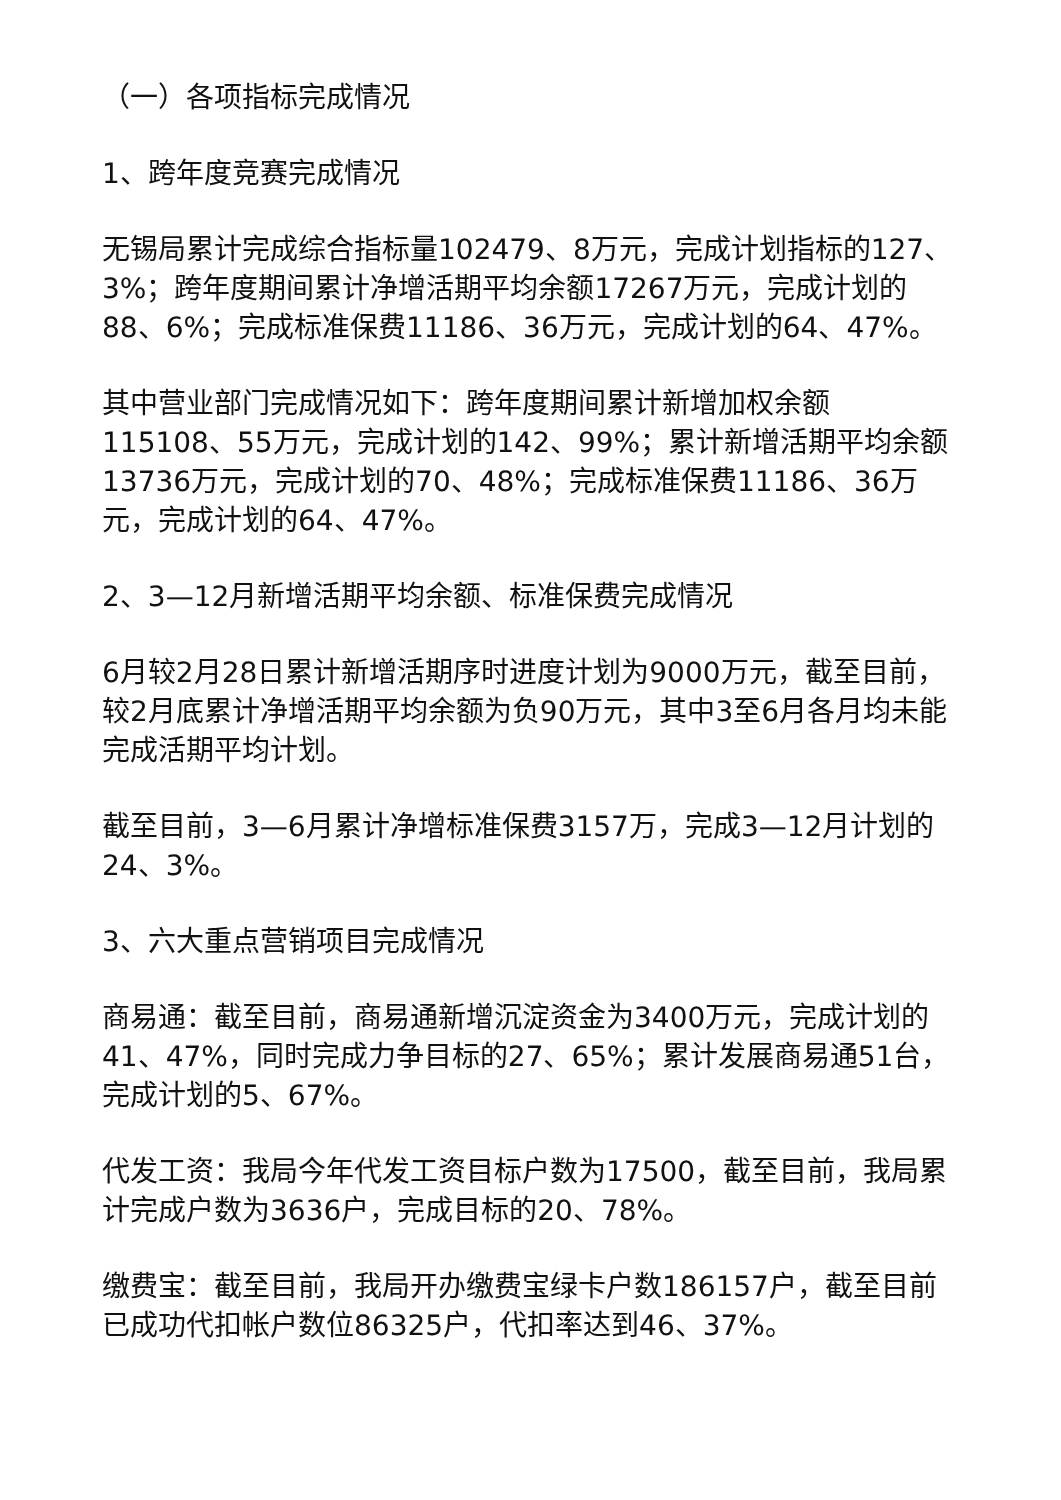（一）各项指标完成情况
1、跨年度竞赛完成情况
无锡局累计完成综合指标量102479、8万元，完成计划指标的127、3%；跨年度期间累计净增活期平均余额17267万元，完成计划的88、6%；完成标准保费11186、36万元，完成计划的64、47%。
其中营业部门完成情况如下：跨年度期间累计新增加权余额115108、55万元，完成计划的142、99%；累计新增活期平均余额13736万元，完成计划的70、48%；完成标准保费11186、36万元，完成计划的64、47%。
2、3—12月新增活期平均余额、标准保费完成情况
6月较2月28日累计新增活期序时进度计划为9000万元，截至目前，较2月底累计净增活期平均余额为负90万元，其中3至6月各月均未能完成活期平均计划。
截至目前，3—6月累计净增标准保费3157万，完成3—12月计划的24、3%。
3、六大重点营销项目完成情况
商易通：截至目前，商易通新增沉淀资金为3400万元，完成计划的41、47%，同时完成力争目标的27、65%；累计发展商易通51台，完成计划的5、67%。
代发工资：我局今年代发工资目标户数为17500，截至目前，我局累计完成户数为3636户，完成目标的20、78%。
缴费宝：截至目前，我局开办缴费宝绿卡户数186157户，截至目前已成功代扣帐户数位86325户，代扣率达到46、37%。